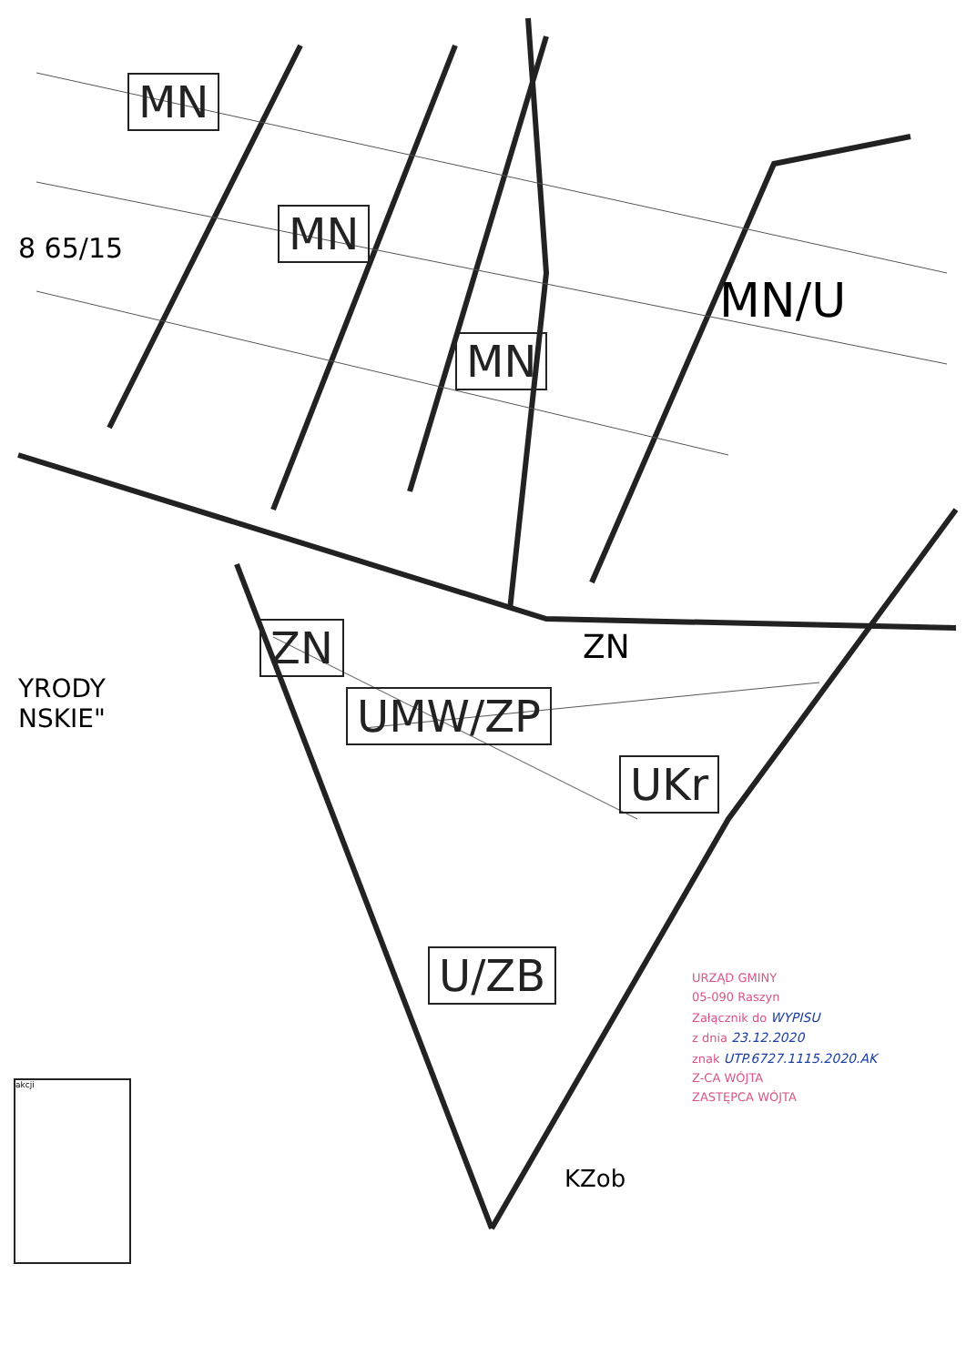MN
8 65/15 MN
MN
MN/U
ZN ZN
UMW/ZP
UKr
U/ZB
KZob
YRODY
NSKIE"
URZĄD GMINY
05-090 Raszyn
Załącznik do WYPISU
z dnia 23.12.2020
znak UTP.6727.1115.2020.AK
Z-CA WÓJTA
ZASTĘPCA WÓJTA
akcji